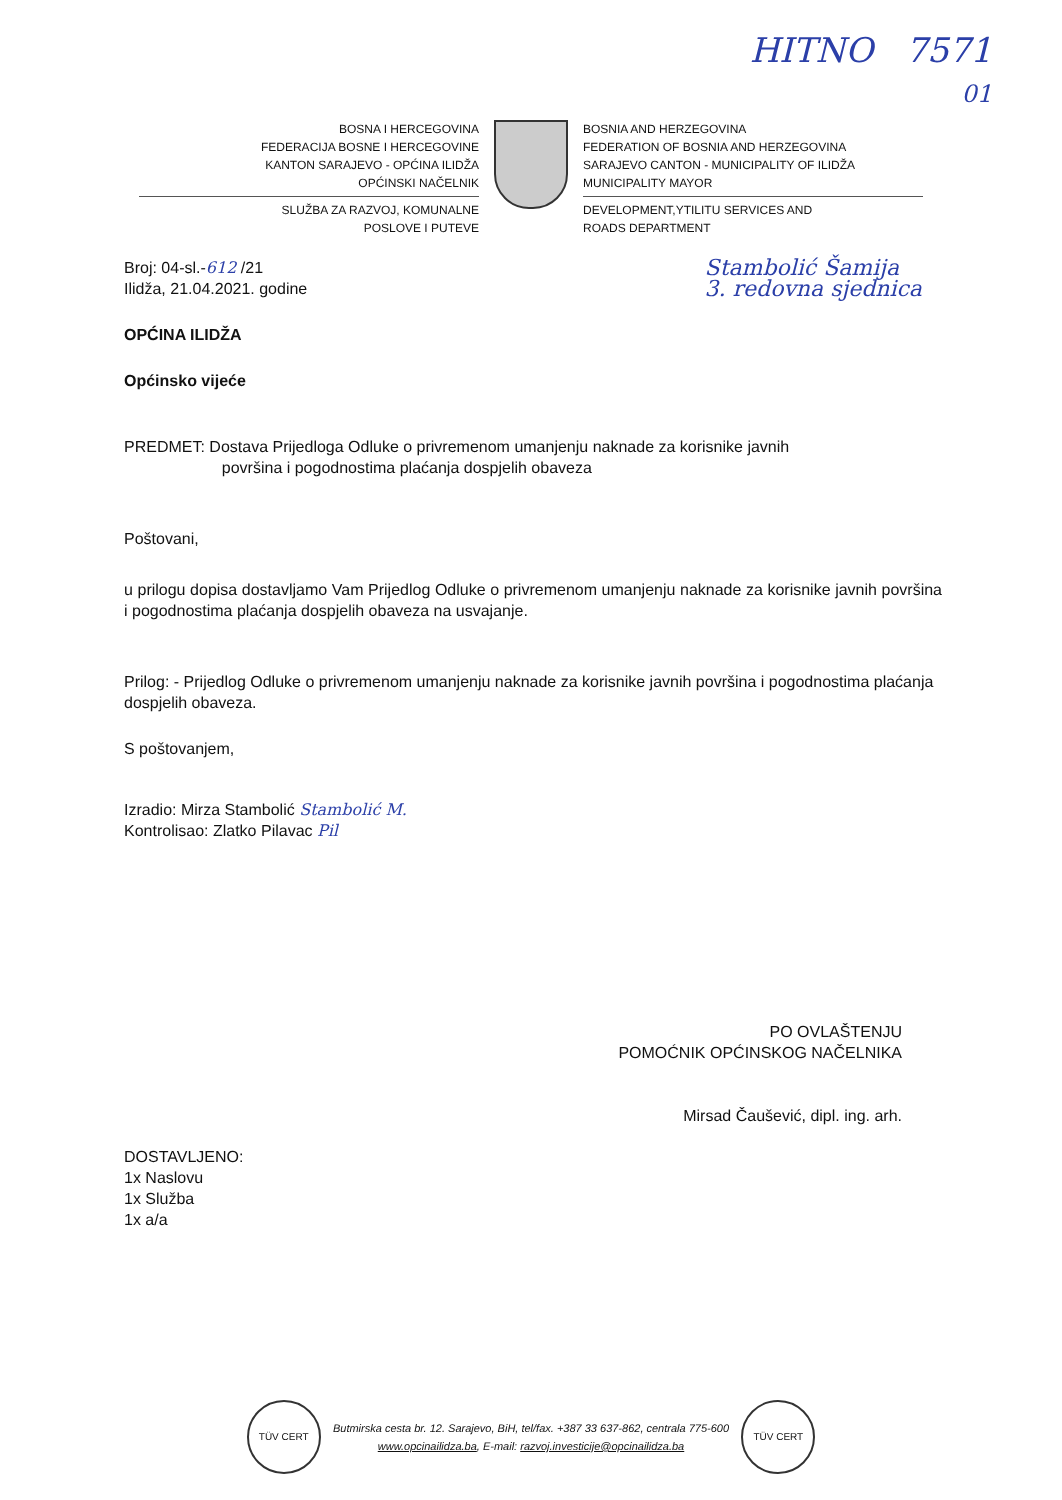HITNO 7571
01
BOSNA I HERCEGOVINA
FEDERACIJA BOSNE I HERCEGOVINE
KANTON SARAJEVO - OPĆINA ILIDŽA
OPĆINSKI NAČELNIK
SLUŽBA ZA RAZVOJ, KOMUNALNE
POSLOVE I PUTEVE
BOSNIA AND HERZEGOVINA
FEDERATION OF BOSNIA AND HERZEGOVINA
SARAJEVO CANTON - MUNICIPALITY OF ILIDŽA
MUNICIPALITY MAYOR
DEVELOPMENT,YTILITU SERVICES AND
ROADS DEPARTMENT
Broj: 04-sl.-612 /21
Ilidža, 21.04.2021. godine
Stambolić Šamija
3. redovna sjednica
OPĆINA ILIDŽA
Općinsko vijeće
PREDMET: Dostava Prijedloga Odluke o privremenom umanjenju naknade za korisnike javnih
površina i pogodnostima plaćanja dospjelih obaveza
Poštovani,
u prilogu dopisa dostavljamo Vam Prijedlog Odluke o privremenom umanjenju naknade za korisnike javnih površina i pogodnostima plaćanja dospjelih obaveza na usvajanje.
Prilog: - Prijedlog Odluke o privremenom umanjenju naknade za korisnike javnih površina i pogodnostima plaćanja dospjelih obaveza.
S poštovanjem,
Izradio: Mirza Stambolić Stambolić M.
Kontrolisao: Zlatko Pilavac Pil
PO OVLAŠTENJU
POMOĆNIK OPĆINSKOG NAČELNIKA
Mirsad Čaušević, dipl. ing. arh.
DOSTAVLJENO:
1x Naslovu
1x Služba
1x a/a
TÜV CERT Butmirska cesta br. 12. Sarajevo, BiH, tel/fax. +387 33 637-862, centrala 775-600
www.opcinailidza.ba, E-mail: razvoj.investicije@opcinailidza.ba TÜV CERT